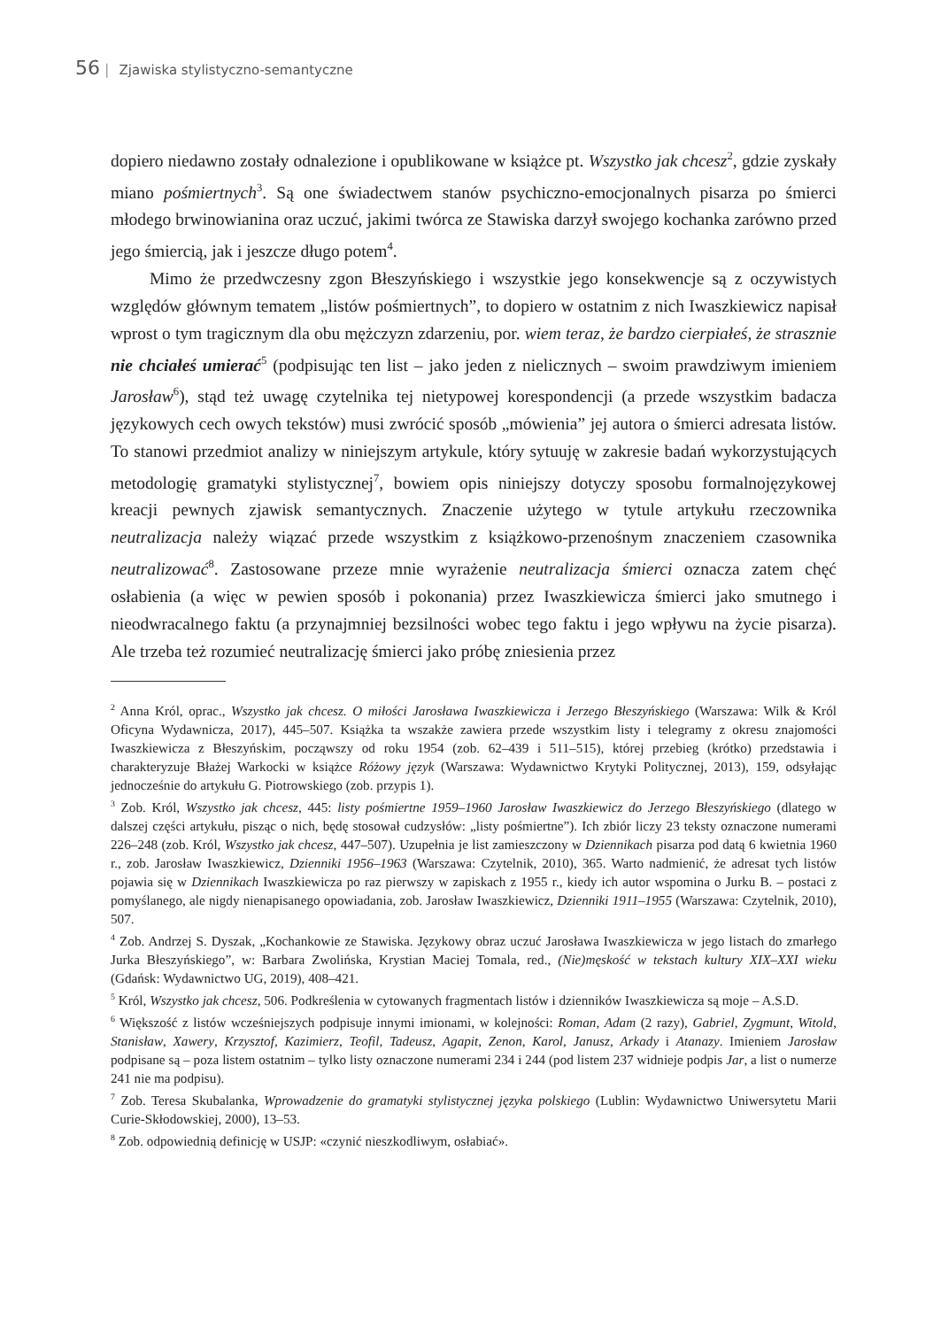56 | Zjawiska stylistyczno-semantyczne
dopiero niedawno zostały odnalezione i opublikowane w książce pt. Wszystko jak chcesz<sup>2</sup>, gdzie zyskały miano pośmiertnych<sup>3</sup>. Są one świadectwem stanów psychiczno-emocjonalnych pisarza po śmierci młodego brwinowianina oraz uczuć, jakimi twórca ze Stawiska darzył swojego kochanka zarówno przed jego śmiercią, jak i jeszcze długo potem<sup>4</sup>.
Mimo że przedwczesny zgon Błeszyńskiego i wszystkie jego konsekwencje są z oczywistych względów głównym tematem „listów pośmiertnych”, to dopiero w ostatnim z nich Iwaszkiewicz napisał wprost o tym tragicznym dla obu mężczyzn zdarzeniu, por. wiem teraz, że bardzo cierpiałeś, że strasznie nie chciałeś umierać<sup>5</sup> (podpisując ten list – jako jeden z nielicznych – swoim prawdziwym imieniem Jarosław<sup>6</sup>), stąd też uwagę czytelnika tej nietypowej korespondencji (a przede wszystkim badacza językowych cech owych tekstów) musi zwrócić sposób „mówienia” jej autora o śmierci adresata listów. To stanowi przedmiot analizy w niniejszym artykule, który sytuuję w zakresie badań wykorzystujących metodologię gramatyki stylistycznej<sup>7</sup>, bowiem opis niniejszy dotyczy sposobu formalnojęzykowej kreacji pewnych zjawisk semantycznych. Znaczenie użytego w tytule artykułu rzeczownika neutralizacja należy wiązać przede wszystkim z książkowo-przenośnym znaczeniem czasownika neutralizować<sup>8</sup>. Zastosowane przeze mnie wyrażenie neutralizacja śmierci oznacza zatem chęć osłabienia (a więc w pewien sposób i pokonania) przez Iwaszkiewicza śmierci jako smutnego i nieodwracalnego faktu (a przynajmniej bezsilności wobec tego faktu i jego wpływu na życie pisarza). Ale trzeba też rozumieć neutralizację śmierci jako próbę zniesienia przez
<sup>2</sup> Anna Król, oprac., Wszystko jak chcesz. O miłości Jarosława Iwaszkiewicza i Jerzego Błeszyńskiego (Warszawa: Wilk & Król Oficyna Wydawnicza, 2017), 445–507. Książka ta wszakże zawiera przede wszystkim listy i telegramy z okresu znajomości Iwaszkiewicza z Błeszyńskim, począwszy od roku 1954 (zob. 62–439 i 511–515), której przebieg (krótko) przedstawia i charakteryzuje Błażej Warkocki w książce Różowy język (Warszawa: Wydawnictwo Krytyki Politycznej, 2013), 159, odsyłając jednocześnie do artykułu G. Piotrowskiego (zob. przypis 1).
<sup>3</sup> Zob. Król, Wszystko jak chcesz, 445: listy pośmiertne 1959–1960 Jarosław Iwaszkiewicz do Jerzego Błeszyńskiego (dlatego w dalszej części artykułu, pisząc o nich, będę stosował cudzysłów: „listy pośmiertne”). Ich zbiór liczy 23 teksty oznaczone numerami 226–248 (zob. Król, Wszystko jak chcesz, 447–507). Uzupełnia je list zamieszczony w Dziennikach pisarza pod datą 6 kwietnia 1960 r., zob. Jarosław Iwaszkiewicz, Dzienniki 1956–1963 (Warszawa: Czytelnik, 2010), 365. Warto nadmienić, że adresat tych listów pojawia się w Dziennikach Iwaszkiewicza po raz pierwszy w zapiskach z 1955 r., kiedy ich autor wspomina o Jurku B. – postaci z pomyślanego, ale nigdy nienapisanego opowiadania, zob. Jarosław Iwaszkiewicz, Dzienniki 1911–1955 (Warszawa: Czytelnik, 2010), 507.
<sup>4</sup> Zob. Andrzej S. Dyszak, „Kochankowie ze Stawiska. Językowy obraz uczuć Jarosława Iwaszkiewicza w jego listach do zmarłego Jurka Błeszyńskiego”, w: Barbara Zwolińska, Krystian Maciej Tomala, red., (Nie)męskość w tekstach kultury XIX–XXI wieku (Gdańsk: Wydawnictwo UG, 2019), 408–421.
<sup>5</sup> Król, Wszystko jak chcesz, 506. Podkreślenia w cytowanych fragmentach listów i dzienników Iwaszkiewicza są moje – A.S.D.
<sup>6</sup> Większość z listów wcześniejszych podpisuje innymi imionami, w kolejności: Roman, Adam (2 razy), Gabriel, Zygmunt, Witold, Stanisław, Xawery, Krzysztof, Kazimierz, Teofil, Tadeusz, Agapit, Zenon, Karol, Janusz, Arkady i Atanazy. Imieniem Jarosław podpisane są – poza listem ostatnim – tylko listy oznaczone numerami 234 i 244 (pod listem 237 widnieje podpis Jar, a list o numerze 241 nie ma podpisu).
<sup>7</sup> Zob. Teresa Skubalanka, Wprowadzenie do gramatyki stylistycznej języka polskiego (Lublin: Wydawnictwo Uniwersytetu Marii Curie-Skłodowskiej, 2000), 13–53.
<sup>8</sup> Zob. odpowiednią definicję w USJP: «czynić nieszkodliwym, osłabiać».